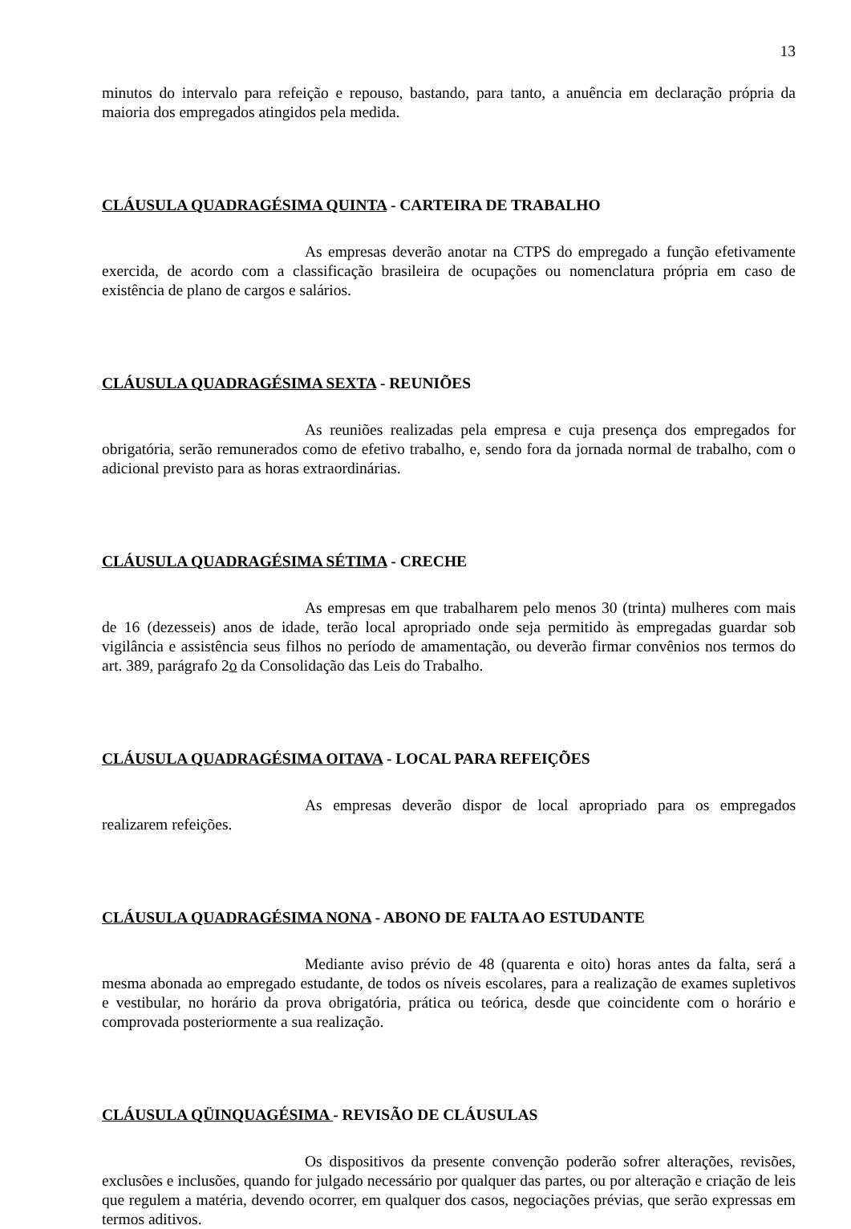13
minutos do intervalo para refeição e repouso, bastando, para tanto, a anuência em declaração própria da maioria dos empregados atingidos pela medida.
CLÁUSULA QUADRAGÉSIMA QUINTA - CARTEIRA DE TRABALHO
As empresas deverão anotar na CTPS do empregado a função efetivamente exercida, de acordo com a classificação brasileira de ocupações ou nomenclatura própria em caso de existência de plano de cargos e salários.
CLÁUSULA QUADRAGÉSIMA SEXTA - REUNIÕES
As reuniões realizadas pela empresa e cuja presença dos empregados for obrigatória, serão remunerados como de efetivo trabalho, e, sendo fora da jornada normal de trabalho, com o adicional previsto para as horas extraordinárias.
CLÁUSULA QUADRAGÉSIMA SÉTIMA - CRECHE
As empresas em que trabalharem pelo menos 30 (trinta) mulheres com mais de 16 (dezesseis) anos de idade, terão local apropriado onde seja permitido às empregadas guardar sob vigilância e assistência seus filhos no período de amamentação, ou deverão firmar convênios nos termos do art. 389, parágrafo 2o da Consolidação das Leis do Trabalho.
CLÁUSULA QUADRAGÉSIMA OITAVA - LOCAL PARA REFEIÇÕES
As empresas deverão dispor de local apropriado para os empregados realizarem refeições.
CLÁUSULA QUADRAGÉSIMA NONA - ABONO DE FALTA AO ESTUDANTE
Mediante aviso prévio de 48 (quarenta e oito) horas antes da falta, será a mesma abonada ao empregado estudante, de todos os níveis escolares, para a realização de exames supletivos e vestibular, no horário da prova obrigatória, prática ou teórica, desde que coincidente com o horário e comprovada posteriormente a sua realização.
CLÁUSULA QÜINQUAGÉSIMA - REVISÃO DE CLÁUSULAS
Os dispositivos da presente convenção poderão sofrer alterações, revisões, exclusões e inclusões, quando for julgado necessário por qualquer das partes, ou por alteração e criação de leis que regulem a matéria, devendo ocorrer, em qualquer dos casos, negociações prévias, que serão expressas em termos aditivos.